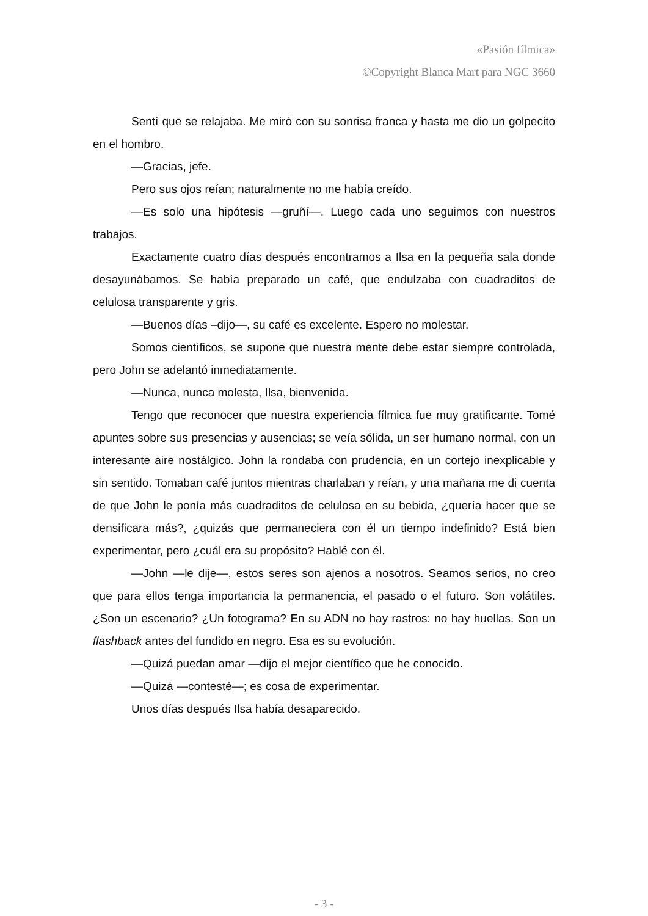«Pasión fílmica»
©Copyright Blanca Mart para NGC 3660
Sentí que se relajaba. Me miró con su sonrisa franca y hasta me dio un golpecito en el hombro.
—Gracias, jefe.
Pero sus ojos reían; naturalmente no me había creído.
—Es solo una hipótesis —gruñí—. Luego cada uno seguimos con nuestros trabajos.
Exactamente cuatro días después encontramos a Ilsa en la pequeña sala donde desayunábamos. Se había preparado un café, que endulzaba con cuadraditos de celulosa transparente y gris.
—Buenos días –dijo—, su café es excelente. Espero no molestar.
Somos científicos, se supone que nuestra mente debe estar siempre controlada, pero John se adelantó inmediatamente.
—Nunca, nunca molesta, Ilsa, bienvenida.
Tengo que reconocer que nuestra experiencia fílmica fue muy gratificante. Tomé apuntes sobre sus presencias y ausencias; se veía sólida, un ser humano normal, con un interesante aire nostálgico. John la rondaba con prudencia, en un cortejo inexplicable y sin sentido. Tomaban café juntos mientras charlaban y reían, y una mañana me di cuenta de que John le ponía más cuadraditos de celulosa en su bebida, ¿quería hacer que se densificara más?, ¿quizás que permaneciera con él un tiempo indefinido? Está bien experimentar, pero ¿cuál era su propósito? Hablé con él.
—John —le dije—, estos seres son ajenos a nosotros. Seamos serios, no creo que para ellos tenga importancia la permanencia, el pasado o el futuro. Son volátiles. ¿Son un escenario? ¿Un fotograma? En su ADN no hay rastros: no hay huellas. Son un flashback antes del fundido en negro. Esa es su evolución.
—Quizá puedan amar —dijo el mejor científico que he conocido.
—Quizá —contesté—; es cosa de experimentar.
Unos días después Ilsa había desaparecido.
- 3 -